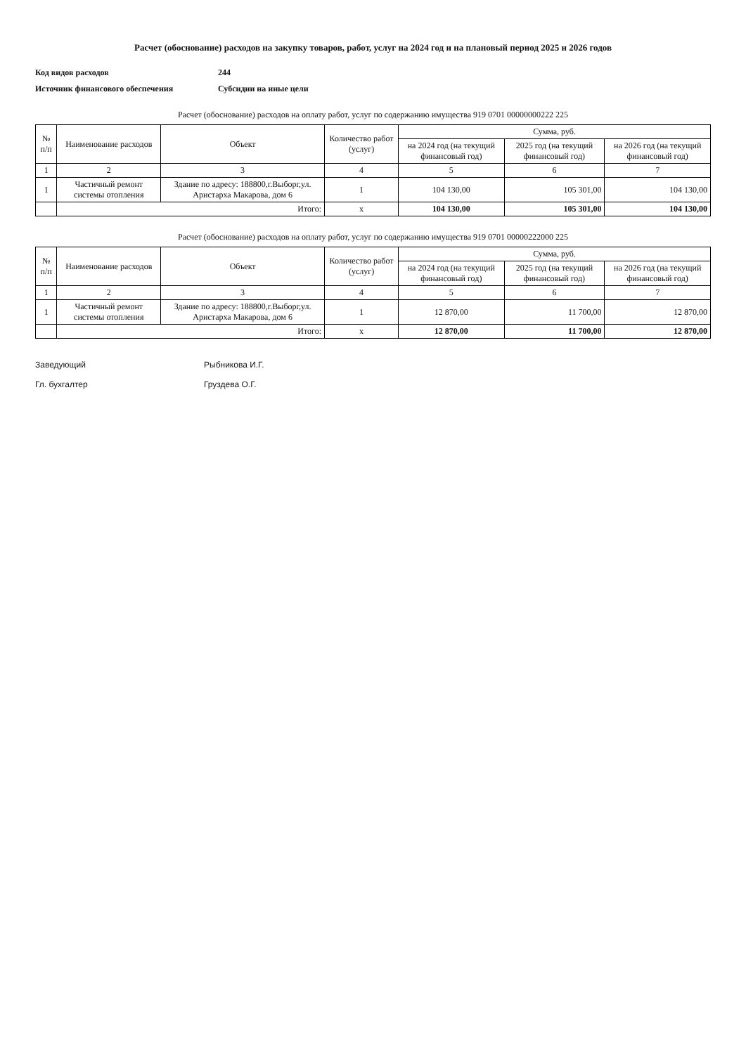Расчет (обоснование) расходов на закупку товаров, работ, услуг на 2024 год и на плановый период 2025 и 2026 годов
Код видов расходов 244
Источник финансового обеспечения Субсидии на иные цели
Расчет (обоснование) расходов на оплату работ, услуг по содержанию имущества 919 0701 00000000222 225
| № п/п | Наименование расходов | Объект | Количество работ (услуг) | Сумма, руб. | | |
| --- | --- | --- | --- | --- | --- | --- |
| | | | | на 2024 год (на текущий финансовый год) | 2025 год (на текущий финансовый год) | на 2026 год (на текущий финансовый год) |
| 1 | 2 | 3 | 4 | 5 | 6 | 7 |
| 1 | Частичный ремонт системы отопления | Здание по адресу: 188800,г.Выборг,ул. Аристарха Макарова, дом 6 | 1 | 104 130,00 | 105 301,00 | 104 130,00 |
| | Итого: | | х | 104 130,00 | 105 301,00 | 104 130,00 |
Расчет (обоснование) расходов на оплату работ, услуг по содержанию имущества 919 0701 00000222000 225
| № п/п | Наименование расходов | Объект | Количество работ (услуг) | Сумма, руб. | | |
| --- | --- | --- | --- | --- | --- | --- |
| | | | | на 2024 год (на текущий финансовый год) | 2025 год (на текущий финансовый год) | на 2026 год (на текущий финансовый год) |
| 1 | 2 | 3 | 4 | 5 | 6 | 7 |
| 1 | Частичный ремонт системы отопления | Здание по адресу: 188800,г.Выборг,ул. Аристарха Макарова, дом 6 | 1 | 12 870,00 | 11 700,00 | 12 870,00 |
| | Итого: | | х | 12 870,00 | 11 700,00 | 12 870,00 |
Заведующий Рыбникова И.Г.
Гл. бухгалтер Груздева О.Г.